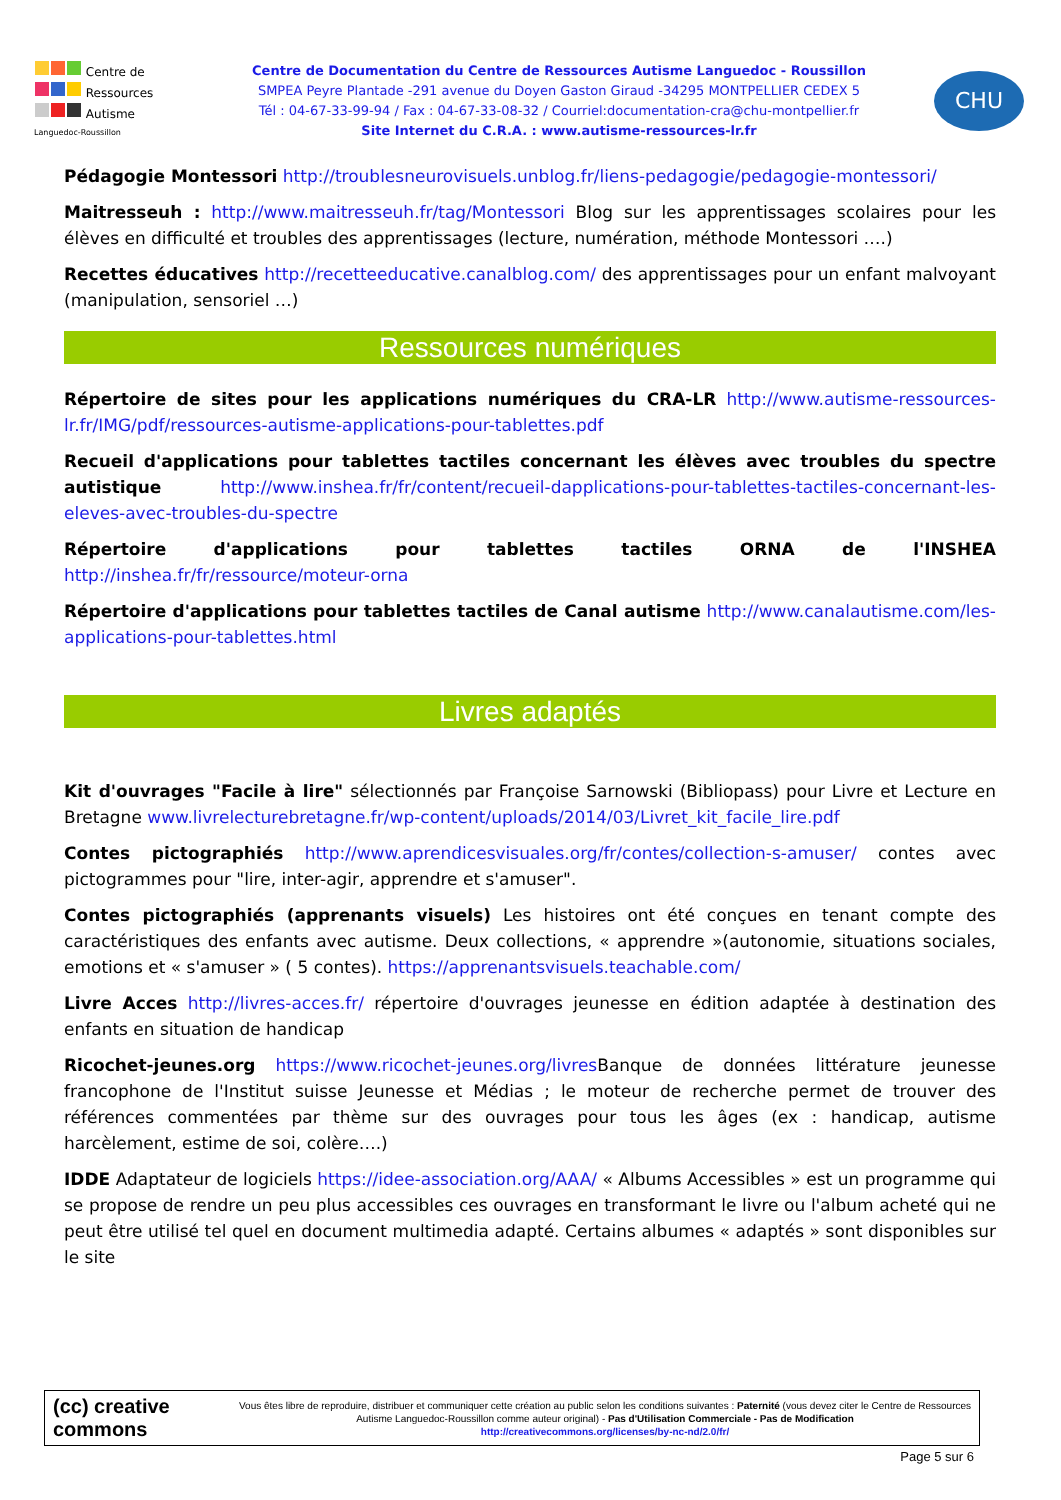Centre de
Ressources
Autisme
Languedoc-Roussillon
Centre de Documentation du Centre de Ressources Autisme Languedoc - Roussillon
SMPEA Peyre Plantade -291 avenue du Doyen Gaston Giraud -34295 MONTPELLIER CEDEX 5
Tél : 04-67-33-99-94 / Fax : 04-67-33-08-32 / Courriel:documentation-cra@chu-montpellier.fr
Site Internet du C.R.A. : www.autisme-ressources-lr.fr
CHU
Pédagogie Montessori http://troublesneurovisuels.unblog.fr/liens-pedagogie/pedagogie-montessori/
Maitresseuh : http://www.maitresseuh.fr/tag/Montessori Blog sur les apprentissages scolaires pour les élèves en difficulté et troubles des apprentissages (lecture, numération, méthode Montessori ….)
Recettes éducatives http://recetteeducative.canalblog.com/ des apprentissages pour un enfant malvoyant (manipulation, sensoriel …)
Ressources numériques
Répertoire de sites pour les applications numériques du CRA-LR http://www.autisme-ressources-lr.fr/IMG/pdf/ressources-autisme-applications-pour-tablettes.pdf
Recueil d'applications pour tablettes tactiles concernant les élèves avec troubles du spectre autistique http://www.inshea.fr/fr/content/recueil-dapplications-pour-tablettes-tactiles-concernant-les-eleves-avec-troubles-du-spectre
Répertoire d'applications pour tablettes tactiles ORNA de l'INSHEA http://inshea.fr/fr/ressource/moteur-orna
Répertoire d'applications pour tablettes tactiles de Canal autisme http://www.canalautisme.com/les-applications-pour-tablettes.html
Livres adaptés
Kit d'ouvrages "Facile à lire" sélectionnés par Françoise Sarnowski (Bibliopass) pour Livre et Lecture en Bretagne www.livrelecturebretagne.fr/wp-content/uploads/2014/03/Livret_kit_facile_lire.pdf
Contes pictographiés http://www.aprendicesvisuales.org/fr/contes/collection-s-amuser/ contes avec pictogrammes pour "lire, inter-agir, apprendre et s'amuser".
Contes pictographiés (apprenants visuels) Les histoires ont été conçues en tenant compte des caractéristiques des enfants avec autisme. Deux collections, « apprendre »(autonomie, situations sociales, emotions et « s'amuser » ( 5 contes). https://apprenantsvisuels.teachable.com/
Livre Acces http://livres-acces.fr/ répertoire d'ouvrages jeunesse en édition adaptée à destination des enfants en situation de handicap
Ricochet-jeunes.org https://www.ricochet-jeunes.org/livres Banque de données littérature jeunesse francophone de l'Institut suisse Jeunesse et Médias ; le moteur de recherche permet de trouver des références commentées par thème sur des ouvrages pour tous les âges (ex : handicap, autisme harcèlement, estime de soi, colère….)
IDDE Adaptateur de logiciels https://idee-association.org/AAA/ « Albums Accessibles » est un programme qui se propose de rendre un peu plus accessibles ces ouvrages en transformant le livre ou l'album acheté qui ne peut être utilisé tel quel en document multimedia adapté. Certains albumes « adaptés » sont disponibles sur le site
(cc) creative commons
Vous êtes libre de reproduire, distribuer et communiquer cette création au public selon les conditions suivantes : Paternité (vous devez citer le Centre de Ressources Autisme Languedoc-Roussillon comme auteur original) - Pas d'Utilisation Commerciale - Pas de Modification
http://creativecommons.org/licenses/by-nc-nd/2.0/fr/
Page 5 sur 6